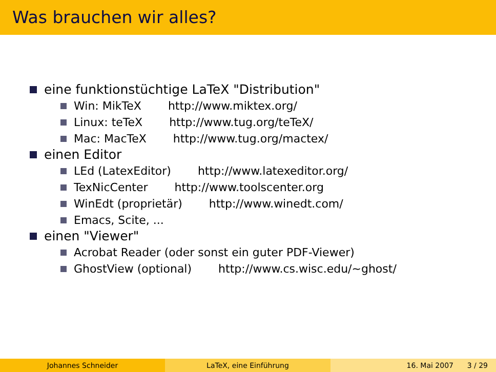Was brauchen wir alles?
eine funktionstüchtige LaTeX "Distribution"
Win: MikTeX http://www.miktex.org/
Linux: teTeX http://www.tug.org/teTeX/
Mac: MacTeX http://www.tug.org/mactex/
einen Editor
LEd (LatexEditor) http://www.latexeditor.org/
TexNicCenter http://www.toolscenter.org
WinEdt (proprietär) http://www.winedt.com/
Emacs, Scite, ...
einen "Viewer"
Acrobat Reader (oder sonst ein guter PDF-Viewer)
GhostView (optional) http://www.cs.wisc.edu/~ghost/
Johannes Schneider LaTeX, eine Einführung 16. Mai 2007 3 / 29